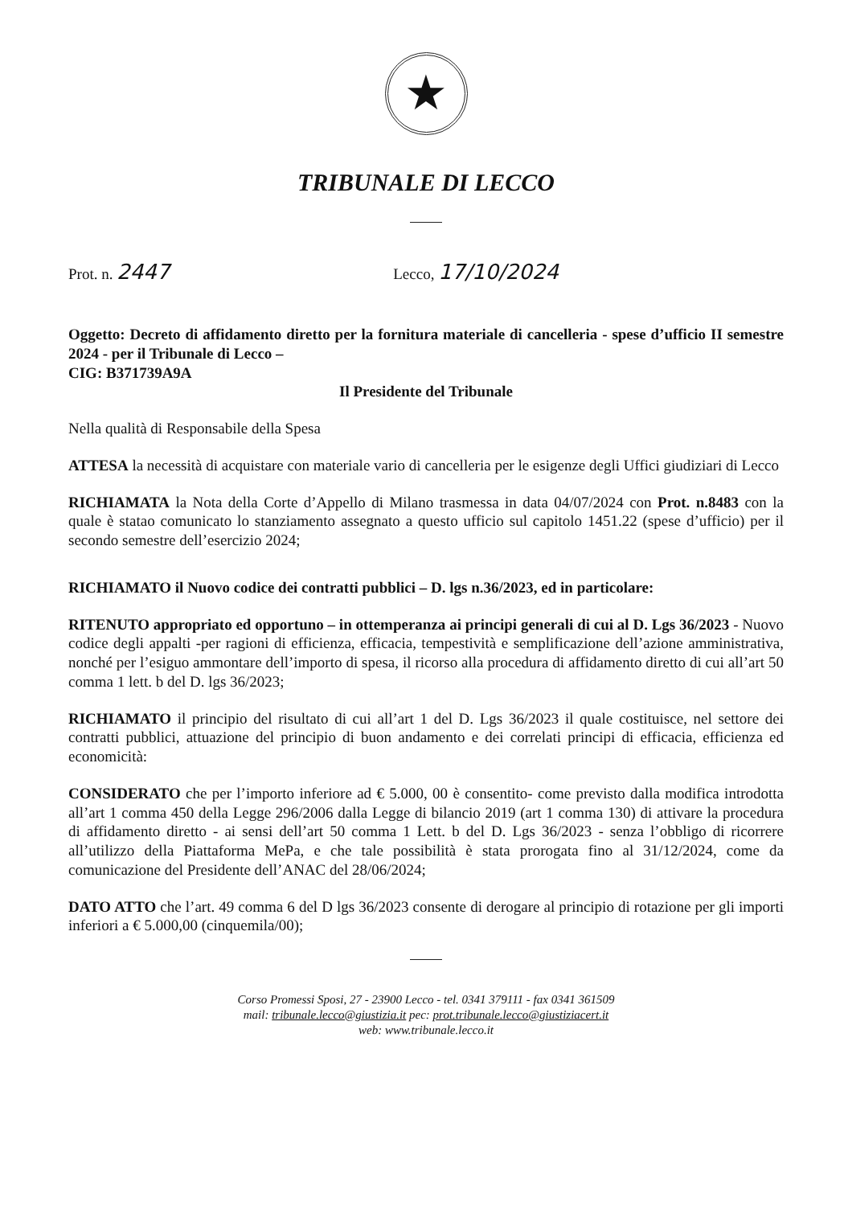★
TRIBUNALE DI LECCO
Prot. n. 2447
Lecco, 17/10/2024
Oggetto: Decreto di affidamento diretto per la fornitura materiale di cancelleria - spese d’ufficio II semestre 2024 - per il Tribunale di Lecco –
CIG: B371739A9A
Il Presidente del Tribunale
Nella qualità di Responsabile della Spesa
ATTESA la necessità di acquistare con materiale vario di cancelleria per le esigenze degli Uffici giudiziari di Lecco
RICHIAMATA la Nota della Corte d’Appello di Milano trasmessa in data 04/07/2024 con Prot. n.8483 con la quale è statao comunicato lo stanziamento assegnato a questo ufficio sul capitolo 1451.22 (spese d’ufficio) per il secondo semestre dell’esercizio 2024;
RICHIAMATO il Nuovo codice dei contratti pubblici – D. lgs n.36/2023, ed in particolare:
RITENUTO appropriato ed opportuno – in ottemperanza ai principi generali di cui al D. Lgs 36/2023 - Nuovo codice degli appalti -per ragioni di efficienza, efficacia, tempestività e semplificazione dell’azione amministrativa, nonché per l’esiguo ammontare dell’importo di spesa, il ricorso alla procedura di affidamento diretto di cui all’art 50 comma 1 lett. b del D. lgs 36/2023;
RICHIAMATO il principio del risultato di cui all’art 1 del D. Lgs 36/2023 il quale costituisce, nel settore dei contratti pubblici, attuazione del principio di buon andamento e dei correlati principi di efficacia, efficienza ed economicità:
CONSIDERATO che per l’importo inferiore ad € 5.000, 00 è consentito- come previsto dalla modifica introdotta all’art 1 comma 450 della Legge 296/2006 dalla Legge di bilancio 2019 (art 1 comma 130) di attivare la procedura di affidamento diretto - ai sensi dell’art 50 comma 1 Lett. b del D. Lgs 36/2023 - senza l’obbligo di ricorrere all’utilizzo della Piattaforma MePa, e che tale possibilità è stata prorogata fino al 31/12/2024, come da comunicazione del Presidente dell’ANAC del 28/06/2024;
DATO ATTO che l’art. 49 comma 6 del D lgs 36/2023 consente di derogare al principio di rotazione per gli importi inferiori a € 5.000,00 (cinquemila/00);
Corso Promessi Sposi, 27 - 23900 Lecco - tel. 0341 379111 - fax 0341 361509
mail: tribunale.lecco@giustizia.it pec: prot.tribunale.lecco@giustiziacert.it
web: www.tribunale.lecco.it